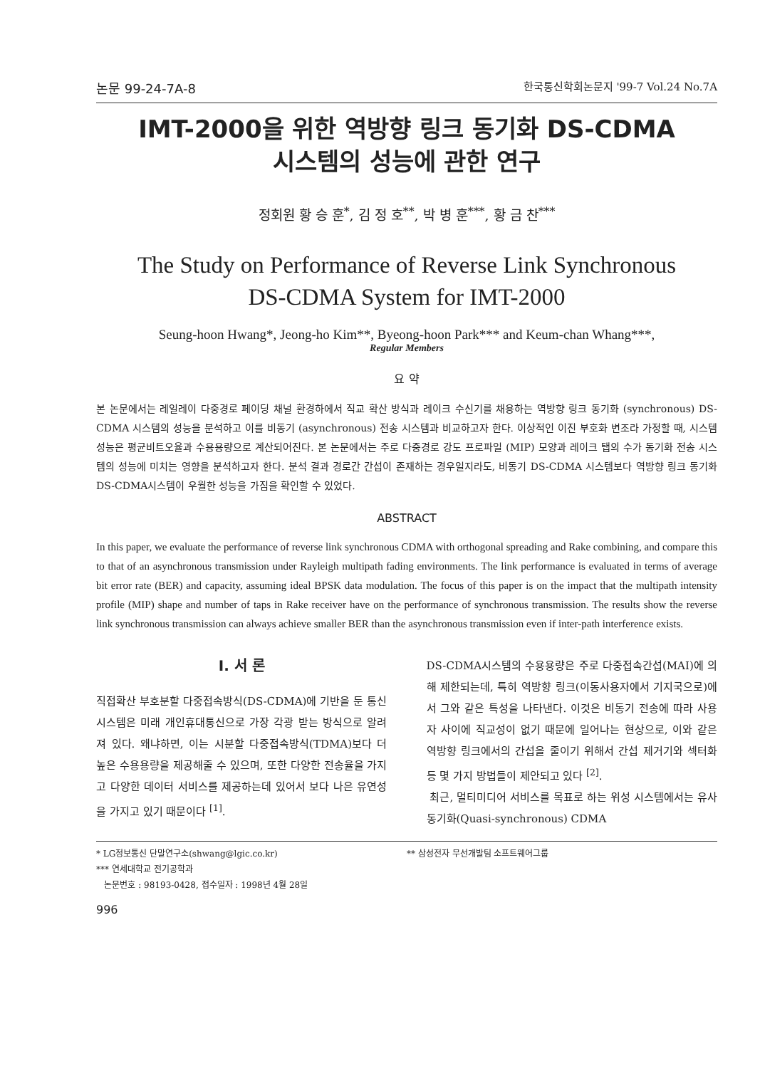논문 99-24-7A-8 한국통신학회논문지 '99-7 Vol.24 No.7A
IMT-2000을 위한 역방향 링크 동기화 DS-CDMA
시스템의 성능에 관한 연구
정회원 황 승 훈<sup>*</sup>, 김 정 호<sup>**</sup>, 박 병 훈<sup>***</sup>, 황 금 찬<sup>***</sup>
The Study on Performance of Reverse Link Synchronous
DS-CDMA System for IMT-2000
Seung-hoon Hwang*, Jeong-ho Kim**, Byeong-hoon Park*** and Keum-chan Whang***,
Regular Members
요 약
본 논문에서는 레일레이 다중경로 페이딩 채널 환경하에서 직교 확산 방식과 레이크 수신기를 채용하는 역방향 링크 동기화 (synchronous) DS-CDMA 시스템의 성능을 분석하고 이를 비동기 (asynchronous) 전송 시스템과 비교하고자 한다. 이상적인 이진 부호화 변조라 가정할 때, 시스템 성능은 평균비트오율과 수용용량으로 계산되어진다. 본 논문에서는 주로 다중경로 강도 프로파일 (MIP) 모양과 레이크 탭의 수가 동기화 전송 시스템의 성능에 미치는 영향을 분석하고자 한다. 분석 결과 경로간 간섭이 존재하는 경우일지라도, 비동기 DS-CDMA 시스템보다 역방향 링크 동기화 DS-CDMA시스템이 우월한 성능을 가짐을 확인할 수 있었다.
ABSTRACT
In this paper, we evaluate the performance of reverse link synchronous CDMA with orthogonal spreading and Rake combining, and compare this to that of an asynchronous transmission under Rayleigh multipath fading environments. The link performance is evaluated in terms of average bit error rate (BER) and capacity, assuming ideal BPSK data modulation. The focus of this paper is on the impact that the multipath intensity profile (MIP) shape and number of taps in Rake receiver have on the performance of synchronous transmission. The results show the reverse link synchronous transmission can always achieve smaller BER than the asynchronous transmission even if inter-path interference exists.
I. 서 론
직접확산 부호분할 다중접속방식(DS-CDMA)에 기반을 둔 통신 시스템은 미래 개인휴대통신으로 가장 각광 받는 방식으로 알려져 있다. 왜냐하면, 이는 시분할 다중접속방식(TDMA)보다 더 높은 수용용량을 제공해줄 수 있으며, 또한 다양한 전송율을 가지고 다양한 데이터 서비스를 제공하는데 있어서 보다 나은 유연성을 가지고 있기 때문이다 <sup>[1]</sup>.
DS-CDMA시스템의 수용용량은 주로 다중접속간섭(MAI)에 의해 제한되는데, 특히 역방향 링크(이동사용자에서 기지국으로)에서 그와 같은 특성을 나타낸다. 이것은 비동기 전송에 따라 사용자 사이에 직교성이 없기 때문에 일어나는 현상으로, 이와 같은 역방향 링크에서의 간섭을 줄이기 위해서 간섭 제거기와 섹터화 등 몇 가지 방법들이 제안되고 있다 <sup>[2]</sup>.
최근, 멀티미디어 서비스를 목표로 하는 위성 시스템에서는 유사 동기화(Quasi-synchronous) CDMA
* LG정보통신 단말연구소(shwang@lgic.co.kr)
*** 연세대학교 전기공학과
논문번호 : 98193-0428, 접수일자 : 1998년 4월 28일
** 삼성전자 무선개발팀 소프트웨어그룹
996